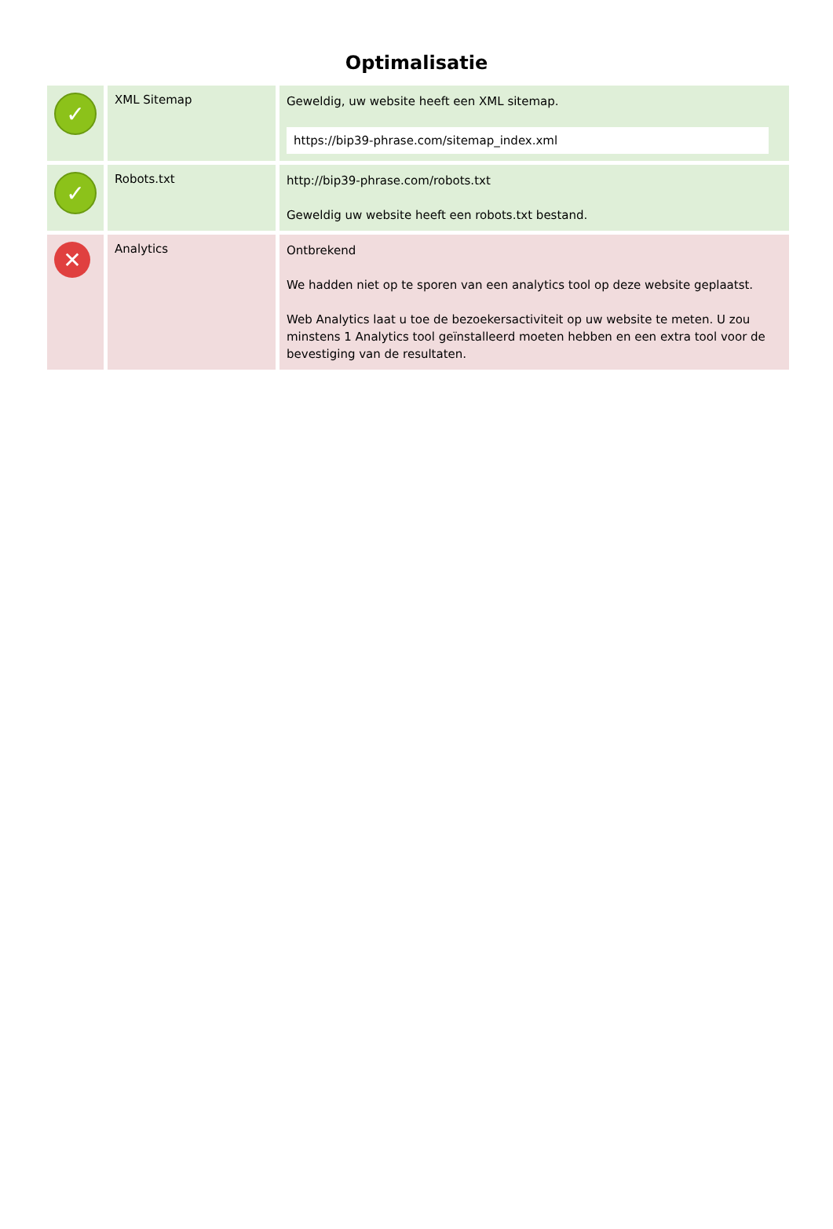Optimalisatie
| ✓ | XML Sitemap | Geweldig, uw website heeft een XML sitemap. https://bip39-phrase.com/sitemap_index.xml |
| ✓ | Robots.txt | http://bip39-phrase.com/robots.txt Geweldig uw website heeft een robots.txt bestand. |
| ✕ | Analytics | Ontbrekend We hadden niet op te sporen van een analytics tool op deze website geplaatst. Web Analytics laat u toe de bezoekersactiviteit op uw website te meten. U zou minstens 1 Analytics tool geïnstalleerd moeten hebben en een extra tool voor de bevestiging van de resultaten. |